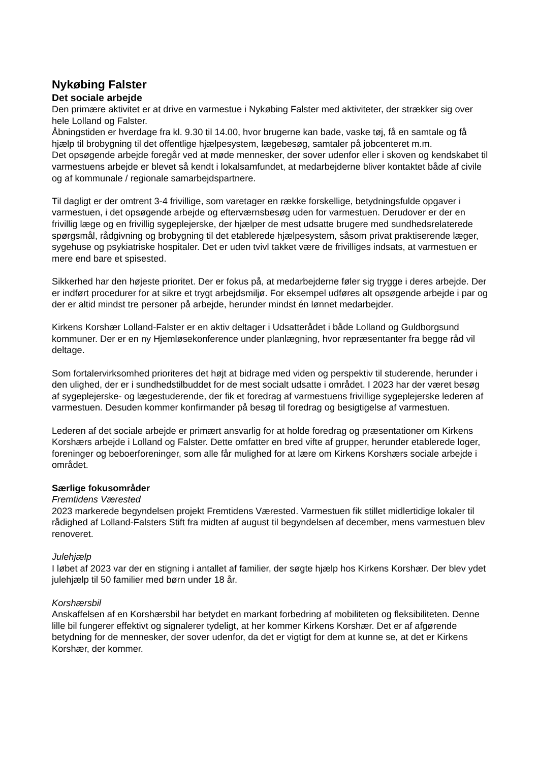Nykøbing Falster
Det sociale arbejde
Den primære aktivitet er at drive en varmestue i Nykøbing Falster med aktiviteter, der strækker sig over hele Lolland og Falster.
Åbningstiden er hverdage fra kl. 9.30 til 14.00, hvor brugerne kan bade, vaske tøj, få en samtale og få hjælp til brobygning til det offentlige hjælpesystem, lægebesøg, samtaler på jobcenteret m.m.
Det opsøgende arbejde foregår ved at møde mennesker, der sover udenfor eller i skoven og kendskabet til varmestuens arbejde er blevet så kendt i lokalsamfundet, at medarbejderne bliver kontaktet både af civile og af kommunale / regionale samarbejdspartnere.
Til dagligt er der omtrent 3-4 frivillige, som varetager en række forskellige, betydningsfulde opgaver i varmestuen, i det opsøgende arbejde og efterværnsbesøg uden for varmestuen. Derudover er der en frivillig læge og en frivillig sygeplejerske, der hjælper de mest udsatte brugere med sundhedsrelaterede spørgsmål, rådgivning og brobygning til det etablerede hjælpesystem, såsom privat praktiserende læger, sygehuse og psykiatriske hospitaler. Det er uden tvivl takket være de frivilliges indsats, at varmestuen er mere end bare et spisested.
Sikkerhed har den højeste prioritet. Der er fokus på, at medarbejderne føler sig trygge i deres arbejde. Der er indført procedurer for at sikre et trygt arbejdsmiljø. For eksempel udføres alt opsøgende arbejde i par og der er altid mindst tre personer på arbejde, herunder mindst én lønnet medarbejder.
Kirkens Korshær Lolland-Falster er en aktiv deltager i Udsatterådet i både Lolland og Guldborgsund kommuner. Der er en ny Hjemløsekonference under planlægning, hvor repræsentanter fra begge råd vil deltage.
Som fortalervirksomhed prioriteres det højt at bidrage med viden og perspektiv til studerende, herunder i den ulighed, der er i sundhedstilbuddet for de mest socialt udsatte i området. I 2023 har der været besøg af sygeplejerske- og lægestuderende, der fik et foredrag af varmestuens frivillige sygeplejerske lederen af varmestuen. Desuden kommer konfirmander på besøg til foredrag og besigtigelse af varmestuen.
Lederen af det sociale arbejde er primært ansvarlig for at holde foredrag og præsentationer om Kirkens Korshærs arbejde i Lolland og Falster. Dette omfatter en bred vifte af grupper, herunder etablerede loger, foreninger og beboerforeninger, som alle får mulighed for at lære om Kirkens Korshærs sociale arbejde i området.
Særlige fokusområder
Fremtidens Værested
2023 markerede begyndelsen projekt Fremtidens Værested. Varmestuen fik stillet midlertidige lokaler til rådighed af Lolland-Falsters Stift fra midten af august til begyndelsen af december, mens varmestuen blev renoveret.
Julehjælp
I løbet af 2023 var der en stigning i antallet af familier, der søgte hjælp hos Kirkens Korshær. Der blev ydet julehjælp til 50 familier med børn under 18 år.
Korshærsbil
Anskaffelsen af en Korshærsbil har betydet en markant forbedring af mobiliteten og fleksibiliteten. Denne lille bil fungerer effektivt og signalerer tydeligt, at her kommer Kirkens Korshær. Det er af afgørende betydning for de mennesker, der sover udenfor, da det er vigtigt for dem at kunne se, at det er Kirkens Korshær, der kommer.